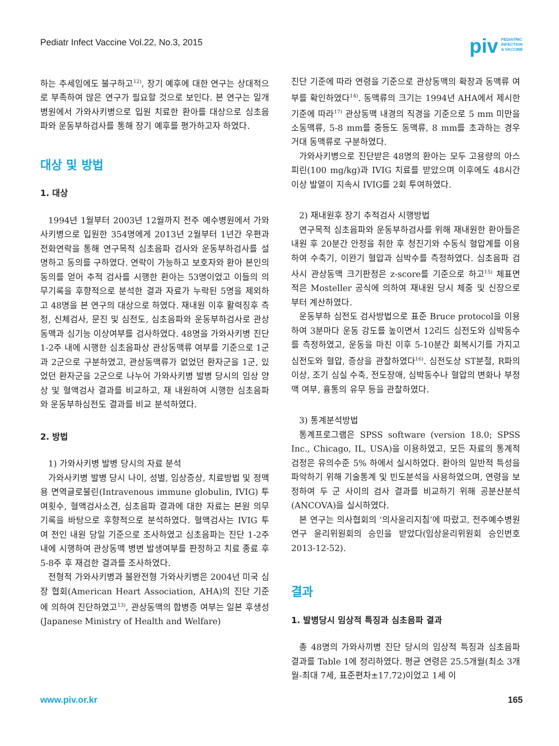Pediatr Infect Vaccine Vol.22, No.3, 2015
piv PEDIATRIC
INFECTION
& VACCINE
하는 추세임에도 불구하고<sup>12)</sup>, 장기 예후에 대한 연구는 상대적으로 부족하여 많은 연구가 필요할 것으로 보인다. 본 연구는 일개 병원에서 가와사키병으로 입원 치료한 환아를 대상으로 심초음파와 운동부하검사를 통해 장기 예후를 평가하고자 하였다.
대상 및 방법
1. 대상
1994년 1월부터 2003년 12월까지 전주 예수병원에서 가와사키병으로 입원한 354명에게 2013년 2월부터 1년간 우편과 전화연락을 통해 연구목적 심초음파 검사와 운동부하검사를 설명하고 동의를 구하였다. 연락이 가능하고 보호자와 환아 본인의 동의를 얻어 추적 검사를 시행한 환아는 53명이었고 이들의 의무기록을 후향적으로 분석한 결과 자료가 누락된 5명을 제외하고 48명을 본 연구의 대상으로 하였다. 재내원 이후 활력징후 측정, 신체검사, 문진 및 심전도, 심초음파와 운동부하검사로 관상동맥과 심기능 이상여부를 검사하였다. 48명을 가와사키병 진단 1-2주 내에 시행한 심초음파상 관상동맥류 여부를 기준으로 1군과 2군으로 구분하였고, 관상동맥류가 없었던 환자군을 1군, 있었던 환자군을 2군으로 나누어 가와사키병 발병 당시의 임상 양상 및 혈액검사 결과를 비교하고, 재 내원하여 시행한 심초음파와 운동부하심전도 결과를 비교 분석하였다.
2. 방법
1) 가와사키병 발병 당시의 자료 분석
가와사키병 발병 당시 나이, 성별, 임상증상, 치료방법 및 정맥용 면역글로불린(Intravenous immune globulin, IVIG) 투여횟수, 혈액검사소견, 심초음파 결과에 대한 자료는 본원 의무기록을 바탕으로 후향적으로 분석하였다. 혈액검사는 IVIG 투여 전인 내원 당일 기준으로 조사하였고 심초음파는 진단 1-2주 내에 시행하여 관상동맥 병변 발생여부를 판정하고 치료 종료 후 5-8주 후 재검한 결과를 조사하였다.
전형적 가와사키병과 불완전형 가와사키병은 2004년 미국 심장 협회(American Heart Association, AHA)의 진단 기준에 의하여 진단하였고<sup>13)</sup>, 관상동맥의 합병증 여부는 일본 후생성(Japanese Ministry of Health and Welfare)
진단 기준에 따라 연령을 기준으로 관상동맥의 확장과 동맥류 여부를 확인하였다<sup>14)</sup>. 동맥류의 크기는 1994년 AHA에서 제시한 기준에 따라<sup>17)</sup> 관상동맥 내경의 직경을 기준으로 5 mm 미만을 소동맥류, 5-8 mm를 중등도 동맥류, 8 mm를 초과하는 경우 거대 동맥류로 구분하였다.
가와사키병으로 진단받은 48명의 환아는 모두 고용량의 아스피린(100 mg/kg)과 IVIG 치료를 받았으며 이후에도 48시간 이상 발열이 지속시 IVIG를 2회 투여하였다.
2) 재내원후 장기 추적검사 시행방법
연구목적 심초음파와 운동부하검사를 위해 재내원한 환아들은 내원 후 20분간 안정을 취한 후 청진기와 수동식 혈압계를 이용하여 수축기, 이완기 혈압과 심박수를 측정하였다. 심초음파 검사시 관상동맥 크기판정은 z-score를 기준으로 하고<sup>15)</sup> 체표면적은 Mosteller 공식에 의하여 재내원 당시 체중 및 신장으로부터 계산하였다.
운동부하 심전도 검사방법으로 표준 Bruce protocol을 이용하여 3분마다 운동 강도를 높이면서 12리드 심전도와 심박동수를 측정하였고, 운동을 마친 이후 5-10분간 회복시기를 가지고 심전도와 혈압, 증상을 관찰하였다<sup>16)</sup>. 심전도상 ST분절, R파의 이상, 조기 심실 수축, 전도장애, 심박동수나 혈압의 변화나 부정맥 여부, 흉통의 유무 등을 관찰하였다.
3) 통계분석방법
통계프로그램은 SPSS software (version 18.0; SPSS Inc., Chicago, IL, USA)을 이용하였고, 모든 자료의 통계적 검정은 유의수준 5% 하에서 실시하였다. 환아의 일반적 특성을 파악하기 위해 기술통계 및 빈도분석을 사용하였으며, 연령을 보정하여 두 군 사이의 검사 결과를 비교하기 위해 공분산분석(ANCOVA)을 실시하였다.
본 연구는 의사협회의 ‘의사윤리지침’에 따랐고, 전주예수병원 연구 윤리위원회의 승인을 받았다(임상윤리위원회 승인번호 2013-12-52).
결과
1. 발병당시 임상적 특징과 심초음파 결과
총 48명의 가와사끼병 진단 당시의 임상적 특징과 심초음파 결과를 Table 1에 정리하였다. 평균 연령은 25.5개월(최소 3개월-최대 7세, 표준편차±17.72)이었고 1세 이
www.piv.or.kr 165